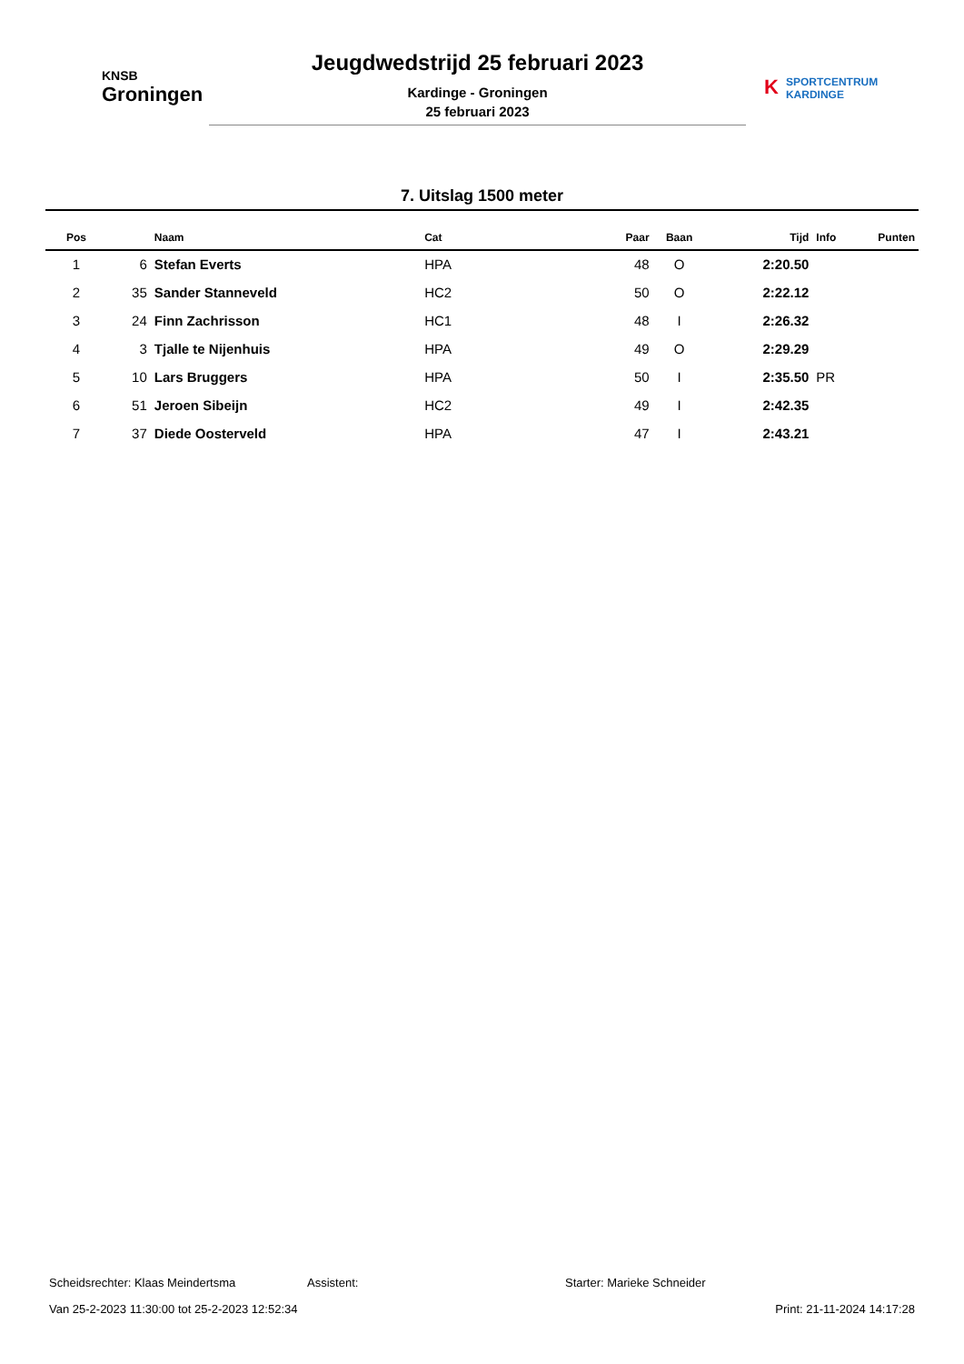KNSB
Groningen
Jeugdwedstrijd 25 februari 2023
Kardinge - Groningen
25 februari 2023
KSPORTCENTRUM
KARDINGE
7. Uitslag 1500 meter
| Pos | | Naam | Cat | Paar | Baan | Tijd | Info | Punten |
| --- | --- | --- | --- | --- | --- | --- | --- | --- |
| 1 | 6 | Stefan Everts | HPA | 48 | O | 2:20.50 | | |
| 2 | 35 | Sander Stanneveld | HC2 | 50 | O | 2:22.12 | | |
| 3 | 24 | Finn Zachrisson | HC1 | 48 | I | 2:26.32 | | |
| 4 | 3 | Tjalle te Nijenhuis | HPA | 49 | O | 2:29.29 | | |
| 5 | 10 | Lars Bruggers | HPA | 50 | I | 2:35.50 | PR | |
| 6 | 51 | Jeroen Sibeijn | HC2 | 49 | I | 2:42.35 | | |
| 7 | 37 | Diede Oosterveld | HPA | 47 | I | 2:43.21 | | |
Scheidsrechter: Klaas Meindertsma Assistent: Starter: Marieke Schneider
Van 25-2-2023 11:30:00 tot 25-2-2023 12:52:34 Print: 21-11-2024 14:17:28